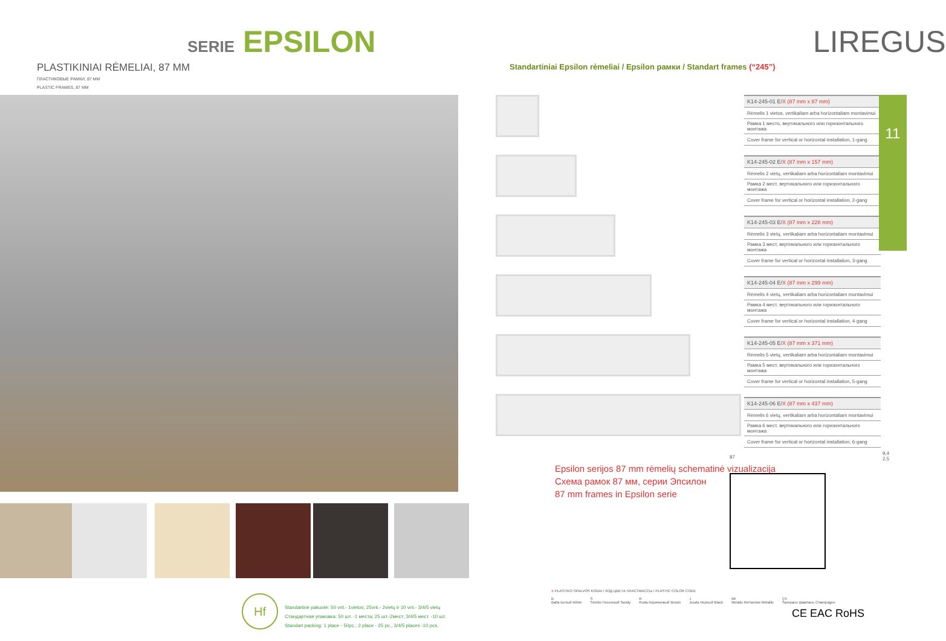SERIE EPSILON
PLASTIKINIAI RĖMELIAI, 87 MM
ПЛАСТИКОВЫЕ РАМКИ, 87 MM
PLASTIC FRAMES, 87 MM
Hf
Standartinė pakuotė: 50 vnt.- 1vietos; 25vnt.- 2vietų ir 10 vnt.- 3/4/5 vietų
Стандартная упаковка: 50 шт. -1 места; 25 шт.-2мест; 3/4/5 мест. -10 шт.
Standart packing: 1 place - 50pc.; 2 place - 25 pc., 3/4/5 places -10 pcs.
LIREGUS
Standartiniai Epsilon rėmeliai / Epsilon рамки / Standart frames (“245”)
| K14-245-01 E/ X (87 mm x 87 mm) |
| Rėmelis 1 vietos, vertikaliam arba horizontaliam montavimui |
| Рамка 1 место, вертикального или горизонтального монтажа |
| Cover frame for vertical or horizontal installation, 1-gang |
| K14-245-02 E/ X (87 mm x 157 mm) |
| Rėmelis 2 vietų, vertikaliam arba horizontaliam montavimui |
| Рамка 2 мест, вертикального или горизонтального монтажа |
| Cover frame for vertical or horizontal installation, 2-gang |
| K14-245-03 E/ X (87 mm x 228 mm) |
| Rėmelis 3 vietų, vertikaliam arba horizontaliam montavimui |
| Рамка 3 мест, вертикального или горизонтального монтажа |
| Cover frame for vertical or horizontal installation, 3-gang |
| K14-245-04 E/ X (87 mm x 299 mm) |
| Rėmelis 4 vietų, vertikaliam arba horizontaliam montavimui |
| Рамка 4 мест, вертикального или горизонтального монтажа |
| Cover frame for vertical or horizontal installation, 4-gang |
| K14-245-05 E/ X (87 mm x 371 mm) |
| Rėmelis 5 vietų, vertikaliam arba horizontaliam montavimui |
| Рамка 5 мест, вертикального или горизонтального монтажа |
| Cover frame for vertical or horizontal installation, 5-gang |
| K14-245-06 E/ X (87 mm x 437 mm) |
| Rėmelis 6 vietų, vertikaliam arba horizontaliam montavimui |
| Рамка 6 мест, вертикального или горизонтального монтажа |
| Cover frame for vertical or horizontal installation, 6-gang |
11
Epsilon serijos 87 mm rėmelių schematinė vizualizacija
Схема рамок 87 мм, серии Эпсилон
87 mm frames in Epsilon serie
87
9,4
2,5
X PLASTIKO SPALVOS KODAI / КОД ЦВЕТА ПЛАСТМАССЫ / PLASTIC COLOR CODE
B
Balta Белый White
S
Smėlio Песочный Sandy
R
Ruda Коричневый Brown
J
Juoda Черный Black
Mt
Metalic Металлик Metallic
Ch
Šampano Шампань Champagne
CE EAC RoHS